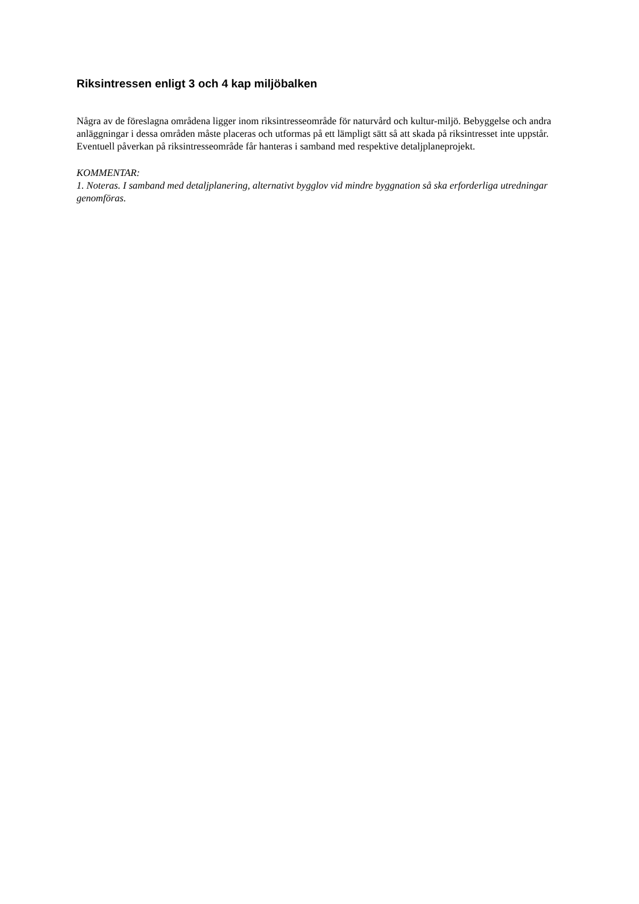Riksintressen enligt 3 och 4 kap miljöbalken
Några av de föreslagna områdena ligger inom riksintresseområde för naturvård och kultur-miljö. Bebyggelse och andra anläggningar i dessa områden måste placeras och utformas på ett lämpligt sätt så att skada på riksintresset inte uppstår. Eventuell påverkan på riksintresseområde får hanteras i samband med respektive detaljplaneprojekt.
KOMMENTAR:
1. Noteras. I samband med detaljplanering, alternativt bygglov vid mindre byggnation så ska erforderliga utredningar genomföras.